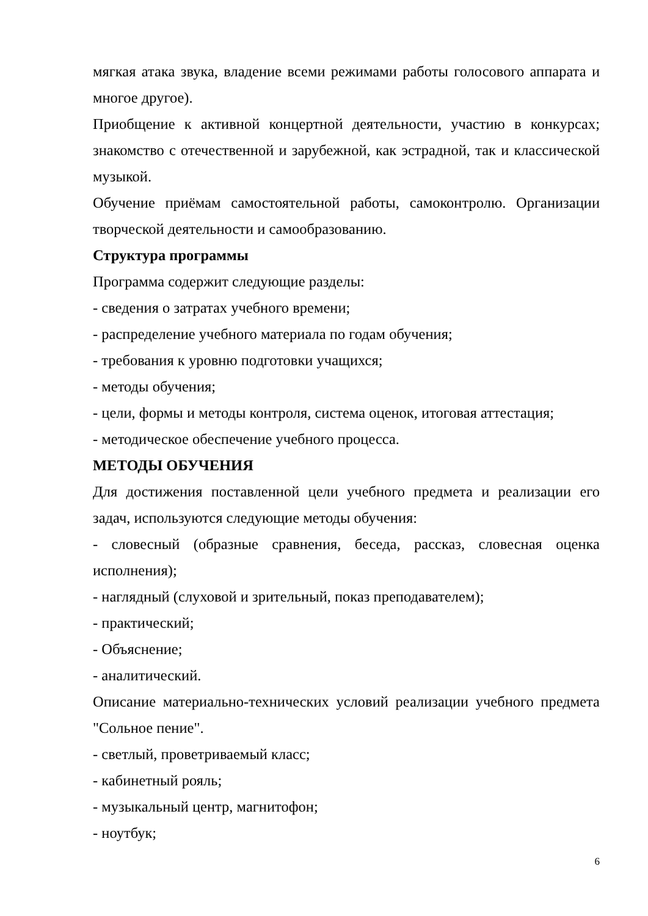мягкая атака звука, владение всеми режимами работы голосового аппарата и многое другое).
Приобщение к активной концертной деятельности, участию в конкурсах; знакомство с отечественной и зарубежной, как эстрадной, так и классической музыкой.
Обучение приёмам самостоятельной работы, самоконтролю. Организации творческой деятельности и самообразованию.
Структура программы
Программа содержит следующие разделы:
- сведения о затратах учебного времени;
- распределение учебного материала по годам обучения;
- требования к уровню подготовки учащихся;
- методы обучения;
- цели, формы и методы контроля, система оценок, итоговая аттестация;
- методическое обеспечение учебного процесса.
МЕТОДЫ ОБУЧЕНИЯ
Для достижения поставленной цели учебного предмета и реализации его задач, используются следующие методы обучения:
- словесный (образные сравнения, беседа, рассказ, словесная оценка исполнения);
- наглядный (слуховой и зрительный, показ преподавателем);
- практический;
- Объяснение;
- аналитический.
Описание материально-технических условий реализации учебного предмета "Сольное пение".
- светлый, проветриваемый класс;
- кабинетный рояль;
- музыкальный центр, магнитофон;
- ноутбук;
6